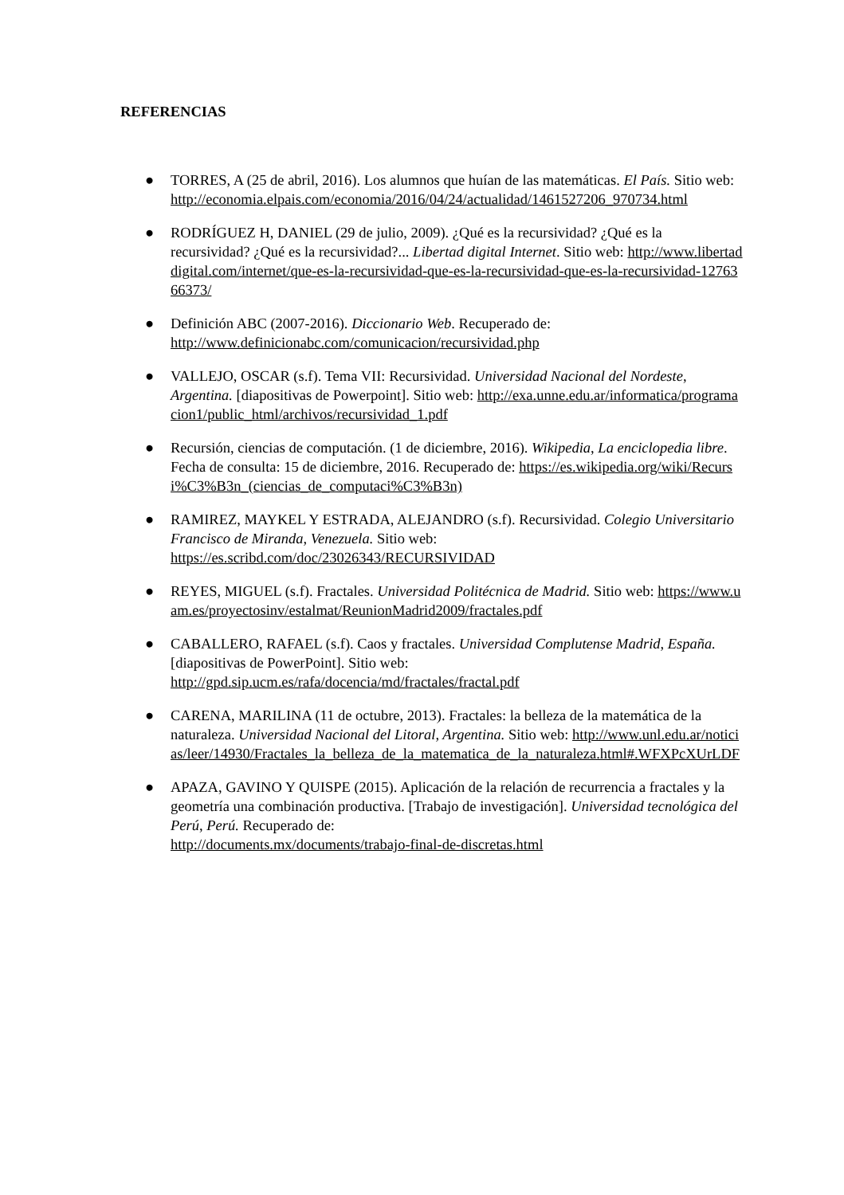REFERENCIAS
● TORRES, A (25 de abril, 2016). Los alumnos que huían de las matemáticas. El País. Sitio web: http://economia.elpais.com/economia/2016/04/24/actualidad/1461527206_970734.html
● RODRÍGUEZ H, DANIEL (29 de julio, 2009). ¿Qué es la recursividad? ¿Qué es la recursividad? ¿Qué es la recursividad?... Libertad digital Internet. Sitio web: http://www.libertaddigital.com/internet/que-es-la-recursividad-que-es-la-recursividad-que-es-la-recursividad-1276366373/
● Definición ABC (2007-2016). Diccionario Web. Recuperado de:
http://www.definicionabc.com/comunicacion/recursividad.php
● VALLEJO, OSCAR (s.f). Tema VII: Recursividad. Universidad Nacional del Nordeste, Argentina. [diapositivas de Powerpoint]. Sitio web: http://exa.unne.edu.ar/informatica/programacion1/public_html/archivos/recursividad_1.pdf
● Recursión, ciencias de computación. (1 de diciembre, 2016). Wikipedia, La enciclopedia libre. Fecha de consulta: 15 de diciembre, 2016. Recuperado de: https://es.wikipedia.org/wiki/Recursi%C3%B3n_(ciencias_de_computaci%C3%B3n)
● RAMIREZ, MAYKEL Y ESTRADA, ALEJANDRO (s.f). Recursividad. Colegio Universitario Francisco de Miranda, Venezuela. Sitio web:
https://es.scribd.com/doc/23026343/RECURSIVIDAD
● REYES, MIGUEL (s.f). Fractales. Universidad Politécnica de Madrid. Sitio web: https://www.uam.es/proyectosinv/estalmat/ReunionMadrid2009/fractales.pdf
● CABALLERO, RAFAEL (s.f). Caos y fractales. Universidad Complutense Madrid, España. [diapositivas de PowerPoint]. Sitio web:
http://gpd.sip.ucm.es/rafa/docencia/md/fractales/fractal.pdf
● CARENA, MARILINA (11 de octubre, 2013). Fractales: la belleza de la matemática de la naturaleza. Universidad Nacional del Litoral, Argentina. Sitio web: http://www.unl.edu.ar/noticias/leer/14930/Fractales_la_belleza_de_la_matematica_de_la_naturaleza.html#.WFXPcXUrLDF
● APAZA, GAVINO Y QUISPE (2015). Aplicación de la relación de recurrencia a fractales y la geometría una combinación productiva. [Trabajo de investigación]. Universidad tecnológica del Perú, Perú. Recuperado de:
http://documents.mx/documents/trabajo-final-de-discretas.html